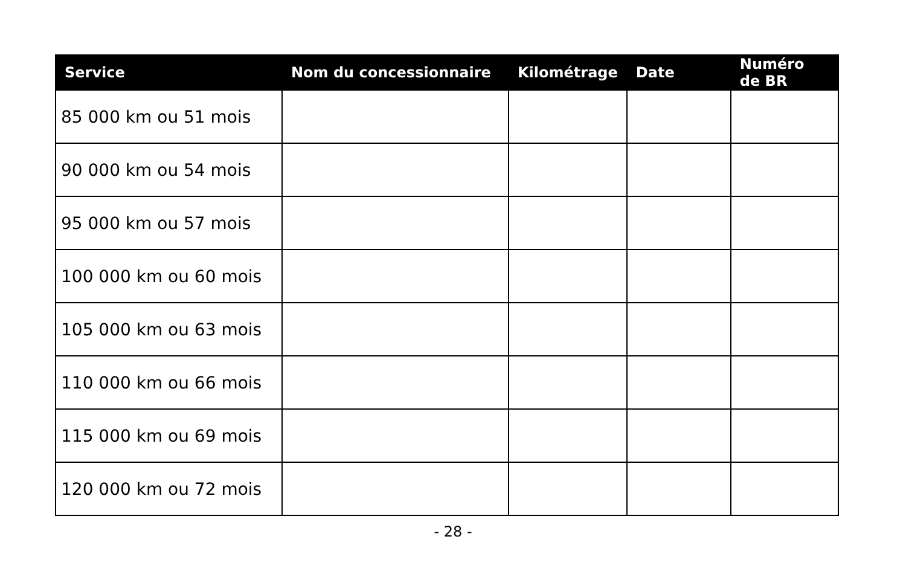| Service | Nom du concessionnaire | Kilométrage | Date | Numéro de BR |
| --- | --- | --- | --- | --- |
| 85 000 km ou 51 mois | | | | |
| 90 000 km ou 54 mois | | | | |
| 95 000 km ou 57 mois | | | | |
| 100 000 km ou 60 mois | | | | |
| 105 000 km ou 63 mois | | | | |
| 110 000 km ou 66 mois | | | | |
| 115 000 km ou 69 mois | | | | |
| 120 000 km ou 72 mois | | | | |
- 28 -